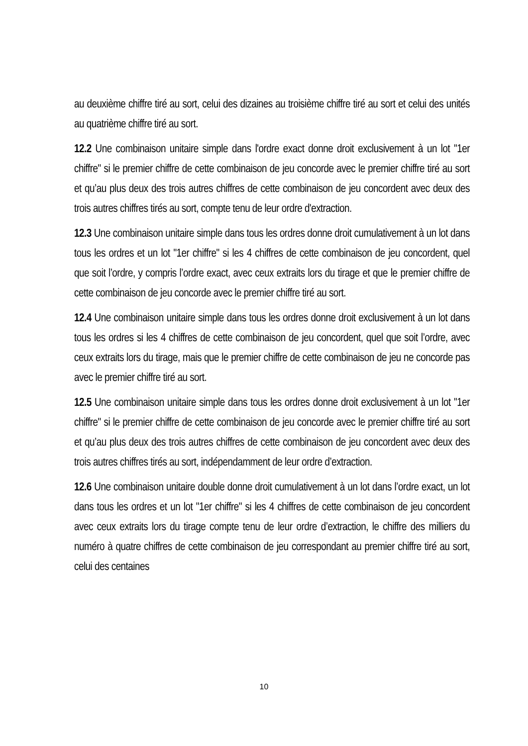au deuxième chiffre tiré au sort, celui des dizaines au troisième chiffre tiré au sort et celui des unités au quatrième chiffre tiré au sort.
12.2 Une combinaison unitaire simple dans l'ordre exact donne droit exclusivement à un lot "1er chiffre" si le premier chiffre de cette combinaison de jeu concorde avec le premier chiffre tiré au sort et qu’au plus deux des trois autres chiffres de cette combinaison de jeu concordent avec deux des trois autres chiffres tirés au sort, compte tenu de leur ordre d'extraction.
12.3 Une combinaison unitaire simple dans tous les ordres donne droit cumulativement à un lot dans tous les ordres et un lot "1er chiffre" si les 4 chiffres de cette combinaison de jeu concordent, quel que soit l’ordre, y compris l’ordre exact, avec ceux extraits lors du tirage et que le premier chiffre de cette combinaison de jeu concorde avec le premier chiffre tiré au sort.
12.4 Une combinaison unitaire simple dans tous les ordres donne droit exclusivement à un lot dans tous les ordres si les 4 chiffres de cette combinaison de jeu concordent, quel que soit l’ordre, avec ceux extraits lors du tirage, mais que le premier chiffre de cette combinaison de jeu ne concorde pas avec le premier chiffre tiré au sort.
12.5 Une combinaison unitaire simple dans tous les ordres donne droit exclusivement à un lot "1er chiffre" si le premier chiffre de cette combinaison de jeu concorde avec le premier chiffre tiré au sort et qu’au plus deux des trois autres chiffres de cette combinaison de jeu concordent avec deux des trois autres chiffres tirés au sort, indépendamment de leur ordre d’extraction.
12.6 Une combinaison unitaire double donne droit cumulativement à un lot dans l’ordre exact, un lot dans tous les ordres et un lot "1er chiffre" si les 4 chiffres de cette combinaison de jeu concordent avec ceux extraits lors du tirage compte tenu de leur ordre d’extraction, le chiffre des milliers du numéro à quatre chiffres de cette combinaison de jeu correspondant au premier chiffre tiré au sort, celui des centaines
10